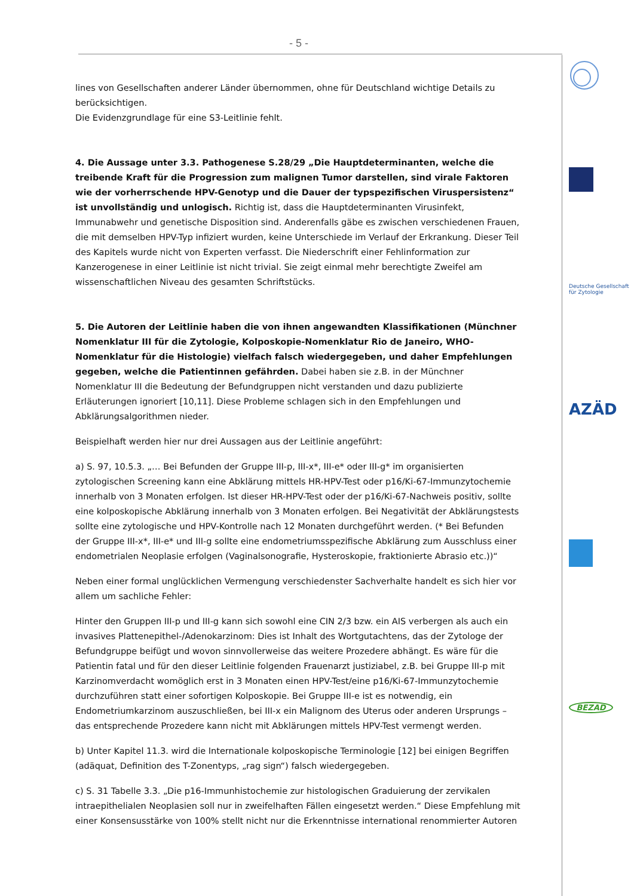- 5 -
Deutsche Gesellschaft für Zytologie
AZÄD
BEZAD
lines von Gesellschaften anderer Länder übernommen, ohne für Deutschland wichtige Details zu berücksichtigen.
Die Evidenzgrundlage für eine S3-Leitlinie fehlt.
4. Die Aussage unter 3.3. Pathogenese S.28/29 „Die Hauptdeterminanten, welche die treibende Kraft für die Progression zum malignen Tumor darstellen, sind virale Faktoren wie der vorherrschende HPV-Genotyp und die Dauer der typspezifischen Viruspersistenz“ ist unvollständig und unlogisch. Richtig ist, dass die Hauptdeterminanten Virusinfekt, Immunabwehr und genetische Disposition sind. Anderenfalls gäbe es zwischen verschiedenen Frauen, die mit demselben HPV-Typ infiziert wurden, keine Unterschiede im Verlauf der Erkrankung. Dieser Teil des Kapitels wurde nicht von Experten verfasst. Die Niederschrift einer Fehlinformation zur Kanzerogenese in einer Leitlinie ist nicht trivial. Sie zeigt einmal mehr berechtigte Zweifel am wissenschaftlichen Niveau des gesamten Schriftstücks.
5. Die Autoren der Leitlinie haben die von ihnen angewandten Klassifikationen (Münchner Nomenklatur III für die Zytologie, Kolposkopie-Nomenklatur Rio de Janeiro, WHO-Nomenklatur für die Histologie) vielfach falsch wiedergegeben, und daher Empfehlungen gegeben, welche die Patientinnen gefährden. Dabei haben sie z.B. in der Münchner Nomenklatur III die Bedeutung der Befundgruppen nicht verstanden und dazu publizierte Erläuterungen ignoriert [10,11]. Diese Probleme schlagen sich in den Empfehlungen und Abklärungsalgorithmen nieder.
Beispielhaft werden hier nur drei Aussagen aus der Leitlinie angeführt:
a) S. 97, 10.5.3. „… Bei Befunden der Gruppe III-p, III-x*, III-e* oder III-g* im organisierten zytologischen Screening kann eine Abklärung mittels HR-HPV-Test oder p16/Ki-67-Immunzytochemie innerhalb von 3 Monaten erfolgen. Ist dieser HR-HPV-Test oder der p16/Ki-67-Nachweis positiv, sollte eine kolposkopische Abklärung innerhalb von 3 Monaten erfolgen. Bei Negativität der Abklärungstests sollte eine zytologische und HPV-Kontrolle nach 12 Monaten durchgeführt werden. (* Bei Befunden der Gruppe III-x*, III-e* und III-g sollte eine endometriumsspezifische Abklärung zum Ausschluss einer endometrialen Neoplasie erfolgen (Vaginalsonografie, Hysteroskopie, fraktionierte Abrasio etc.))“
Neben einer formal unglücklichen Vermengung verschiedenster Sachverhalte handelt es sich hier vor allem um sachliche Fehler:
Hinter den Gruppen III-p und III-g kann sich sowohl eine CIN 2/3 bzw. ein AIS verbergen als auch ein invasives Plattenepithel-/Adenokarzinom: Dies ist Inhalt des Wortgutachtens, das der Zytologe der Befundgruppe beifügt und wovon sinnvollerweise das weitere Prozedere abhängt. Es wäre für die Patientin fatal und für den dieser Leitlinie folgenden Frauenarzt justiziabel, z.B. bei Gruppe III-p mit Karzinomverdacht womöglich erst in 3 Monaten einen HPV-Test/eine p16/Ki-67-Immunzytochemie durchzuführen statt einer sofortigen Kolposkopie. Bei Gruppe III-e ist es notwendig, ein Endometriumkarzinom auszuschließen, bei III-x ein Malignom des Uterus oder anderen Ursprungs – das entsprechende Prozedere kann nicht mit Abklärungen mittels HPV-Test vermengt werden.
b) Unter Kapitel 11.3. wird die Internationale kolposkopische Terminologie [12] bei einigen Begriffen (adäquat, Definition des T-Zonentyps, „rag sign“) falsch wiedergegeben.
c) S. 31 Tabelle 3.3. „Die p16-Immunhistochemie zur histologischen Graduierung der zervikalen intraepithelialen Neoplasien soll nur in zweifelhaften Fällen eingesetzt werden.“ Diese Empfehlung mit einer Konsensusstärke von 100% stellt nicht nur die Erkenntnisse international renommierter Autoren